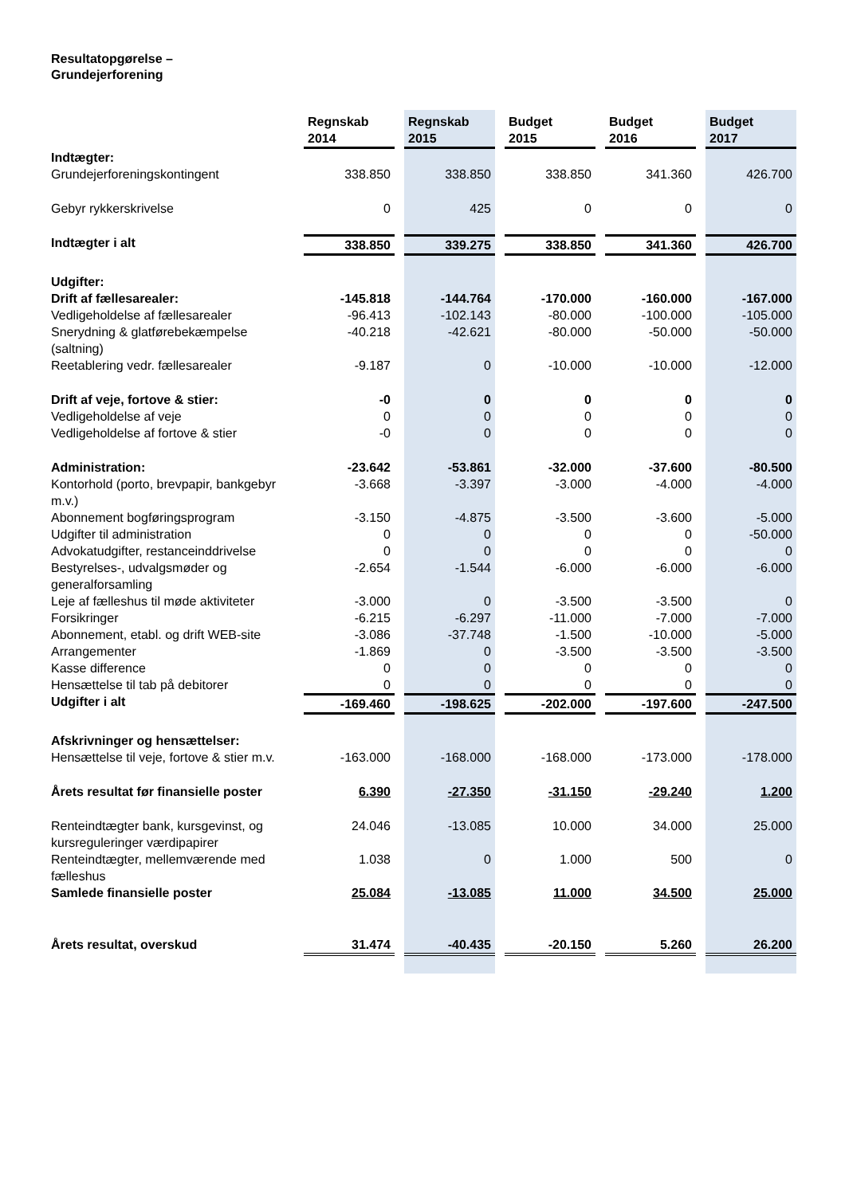Resultatopgørelse –
Grundejerforening
| | Regnskab 2014 | Regnskab 2015 | Budget 2015 | Budget 2016 | Budget 2017 |
| Indtægter: | | | | | |
| Grundejerforeningskontingent | 338.850 | 338.850 | 338.850 | 341.360 | 426.700 |
| Gebyr rykkerskrivelse | 0 | 425 | 0 | 0 | 0 |
| Indtægter i alt | 338.850 | 339.275 | 338.850 | 341.360 | 426.700 |
| Udgifter: | | | | | |
| Drift af fællesarealer: | -145.818 | -144.764 | -170.000 | -160.000 | -167.000 |
| Vedligeholdelse af fællesarealer | -96.413 | -102.143 | -80.000 | -100.000 | -105.000 |
| Snerydning & glatførebekæmpelse (saltning) | -40.218 | -42.621 | -80.000 | -50.000 | -50.000 |
| Reetablering vedr. fællesarealer | -9.187 | 0 | -10.000 | -10.000 | -12.000 |
| Drift af veje, fortove & stier: | -0 | 0 | 0 | 0 | 0 |
| Vedligeholdelse af veje | 0 | 0 | 0 | 0 | 0 |
| Vedligeholdelse af fortove & stier | -0 | 0 | 0 | 0 | 0 |
| Administration: | -23.642 | -53.861 | -32.000 | -37.600 | -80.500 |
| Kontorhold (porto, brevpapir, bankgebyr m.v.) | -3.668 | -3.397 | -3.000 | -4.000 | -4.000 |
| Abonnement bogføringsprogram | -3.150 | -4.875 | -3.500 | -3.600 | -5.000 |
| Udgifter til administration | 0 | 0 | 0 | 0 | -50.000 |
| Advokatudgifter, restanceinddrivelse | 0 | 0 | 0 | 0 | 0 |
| Bestyrelses-, udvalgsmøder og generalforsamling | -2.654 | -1.544 | -6.000 | -6.000 | -6.000 |
| Leje af fælleshus til møde aktiviteter | -3.000 | 0 | -3.500 | -3.500 | 0 |
| Forsikringer | -6.215 | -6.297 | -11.000 | -7.000 | -7.000 |
| Abonnement, etabl. og drift WEB-site | -3.086 | -37.748 | -1.500 | -10.000 | -5.000 |
| Arrangementer | -1.869 | 0 | -3.500 | -3.500 | -3.500 |
| Kasse difference | 0 | 0 | 0 | 0 | 0 |
| Hensættelse til tab på debitorer | 0 | 0 | 0 | 0 | 0 |
| Udgifter i alt | -169.460 | -198.625 | -202.000 | -197.600 | -247.500 |
| Afskrivninger og hensættelser: | | | | | |
| Hensættelse til veje, fortove & stier m.v. | -163.000 | -168.000 | -168.000 | -173.000 | -178.000 |
| Årets resultat før finansielle poster | 6.390 | -27.350 | -31.150 | -29.240 | 1.200 |
| Renteindtægter bank, kursgevinst, og kursreguleringer værdipapirer | 24.046 | -13.085 | 10.000 | 34.000 | 25.000 |
| Renteindtægter, mellemværende med fælleshus | 1.038 | 0 | 1.000 | 500 | 0 |
| Samlede finansielle poster | 25.084 | -13.085 | 11.000 | 34.500 | 25.000 |
| Årets resultat, overskud | 31.474 | -40.435 | -20.150 | 5.260 | 26.200 |